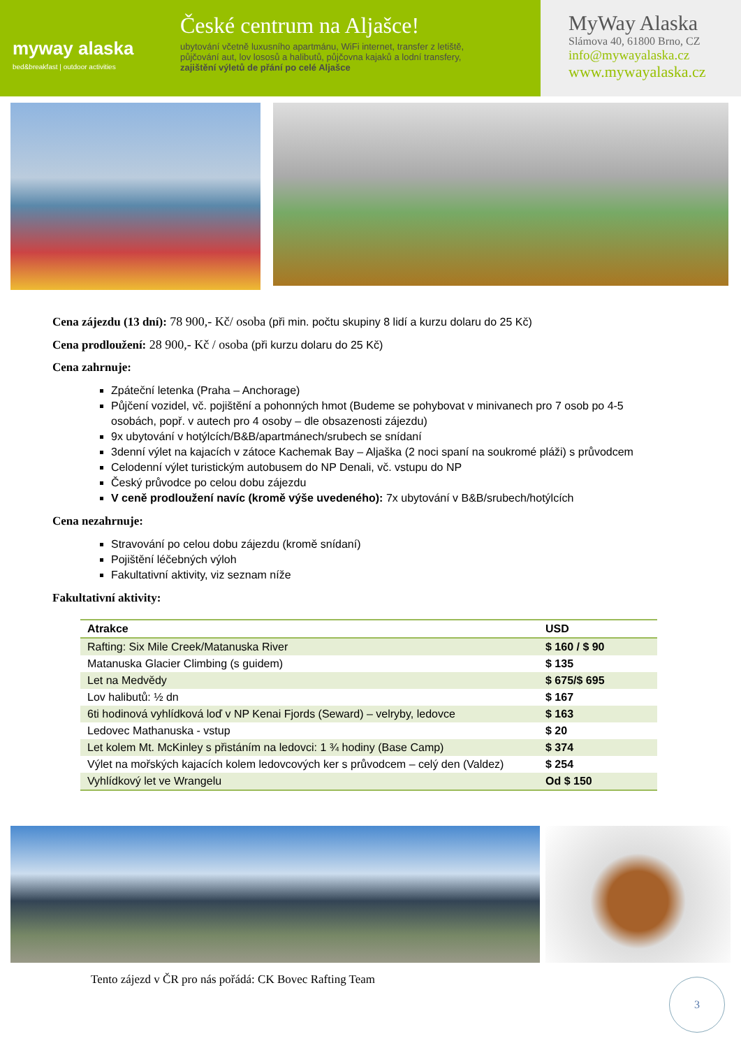myway alaska
bed&breakfast | outdoor activities
České centrum na Aljašce!
ubytování včetně luxusního apartmánu, WiFi internet, transfer z letiště,
půjčování aut, lov lososů a halibutů, půjčovna kajaků a lodní transfery,
zajištění výletů de přání po celé Aljašce
MyWay Alaska
Slámova 40, 61800 Brno, CZ
info@mywayalaska.cz
www.mywayalaska.cz
Cena zájezdu (13 dní): 78 900,- Kč/ osoba (při min. počtu skupiny 8 lidí a kurzu dolaru do 25 Kč)
Cena prodloužení: 28 900,- Kč / osoba (při kurzu dolaru do 25 Kč)
Cena zahrnuje:
Zpáteční letenka (Praha – Anchorage)
Půjčení vozidel, vč. pojištění a pohonných hmot (Budeme se pohybovat v minivanech pro 7 osob po 4-5 osobách, popř. v autech pro 4 osoby – dle obsazenosti zájezdu)
9x ubytování v hotýlcích/B&B/apartmánech/srubech se snídaní
3denní výlet na kajacích v zátoce Kachemak Bay – Aljaška (2 noci spaní na soukromé pláži) s průvodcem
Celodenní výlet turistickým autobusem do NP Denali, vč. vstupu do NP
Český průvodce po celou dobu zájezdu
V ceně prodloužení navíc (kromě výše uvedeného): 7x ubytování v B&B/srubech/hotýlcích
Cena nezahrnuje:
Stravování po celou dobu zájezdu (kromě snídaní)
Pojištění léčebných výloh
Fakultativní aktivity, viz seznam níže
Fakultativní aktivity:
| Atrakce | USD |
| --- | --- |
| Rafting: Six Mile Creek/Matanuska River | $ 160 / $ 90 |
| Matanuska Glacier Climbing (s guidem) | $ 135 |
| Let na Medvědy | $ 675/$ 695 |
| Lov halibutů: ½ dn | $ 167 |
| 6ti hodinová vyhlídková loď v NP Kenai Fjords (Seward) – velryby, ledovce | $ 163 |
| Ledovec Mathanuska - vstup | $ 20 |
| Let kolem Mt. McKinley s přistáním na ledovci: 1 ¾ hodiny (Base Camp) | $ 374 |
| Výlet na mořských kajacích kolem ledovcových ker s průvodcem – celý den (Valdez) | $ 254 |
| Vyhlídkový let ve Wrangelu | Od $ 150 |
Tento zájezd v ČR pro nás pořádá: CK Bovec Rafting Team
3